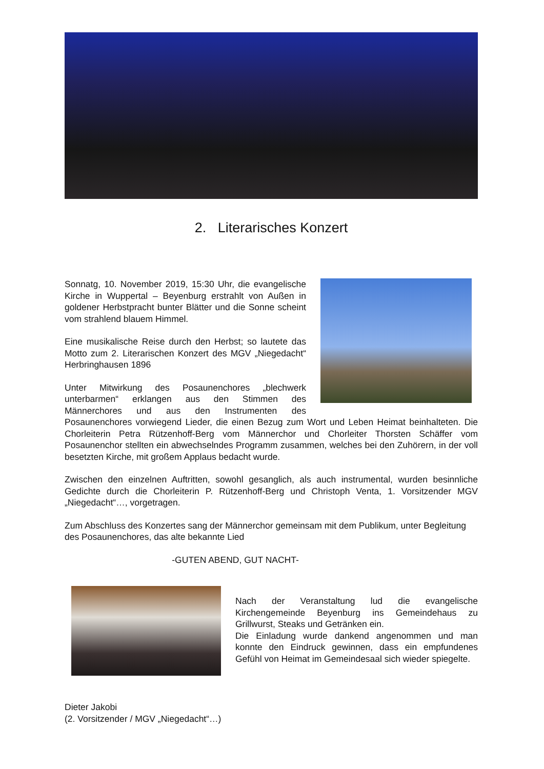2. Literarisches Konzert
Sonnatg, 10. November 2019, 15:30 Uhr, die evangelische Kirche in Wuppertal – Beyenburg erstrahlt von Außen in goldener Herbstpracht bunter Blätter und die Sonne scheint vom strahlend blauem Himmel.
Eine musikalische Reise durch den Herbst; so lautete das Motto zum 2. Literarischen Konzert des MGV „Niegedacht“ Herbringhausen 1896
Unter Mitwirkung des Posaunenchores „blechwerk unterbarmen“ erklangen aus den Stimmen des Männerchores und aus den Instrumenten des Posaunenchores vorwiegend Lieder, die einen Bezug zum Wort und Leben Heimat beinhalteten. Die Chorleiterin Petra Rützenhoff-Berg vom Männerchor und Chorleiter Thorsten Schäffer vom Posaunenchor stellten ein abwechselndes Programm zusammen, welches bei den Zuhörern, in der voll besetzten Kirche, mit großem Applaus bedacht wurde.
Zwischen den einzelnen Auftritten, sowohl gesanglich, als auch instrumental, wurden besinnliche Gedichte durch die Chorleiterin P. Rützenhoff-Berg und Christoph Venta, 1. Vorsitzender MGV „Niegedacht“…, vorgetragen.
Zum Abschluss des Konzertes sang der Männerchor gemeinsam mit dem Publikum, unter Begleitung des Posaunenchores, das alte bekannte Lied
-GUTEN ABEND, GUT NACHT-
Nach der Veranstaltung lud die evangelische Kirchengemeinde Beyenburg ins Gemeindehaus zu Grillwurst, Steaks und Getränken ein.
Die Einladung wurde dankend angenommen und man konnte den Eindruck gewinnen, dass ein empfundenes Gefühl von Heimat im Gemeindesaal sich wieder spiegelte.
Dieter Jakobi
(2. Vorsitzender / MGV „Niegedacht“…)